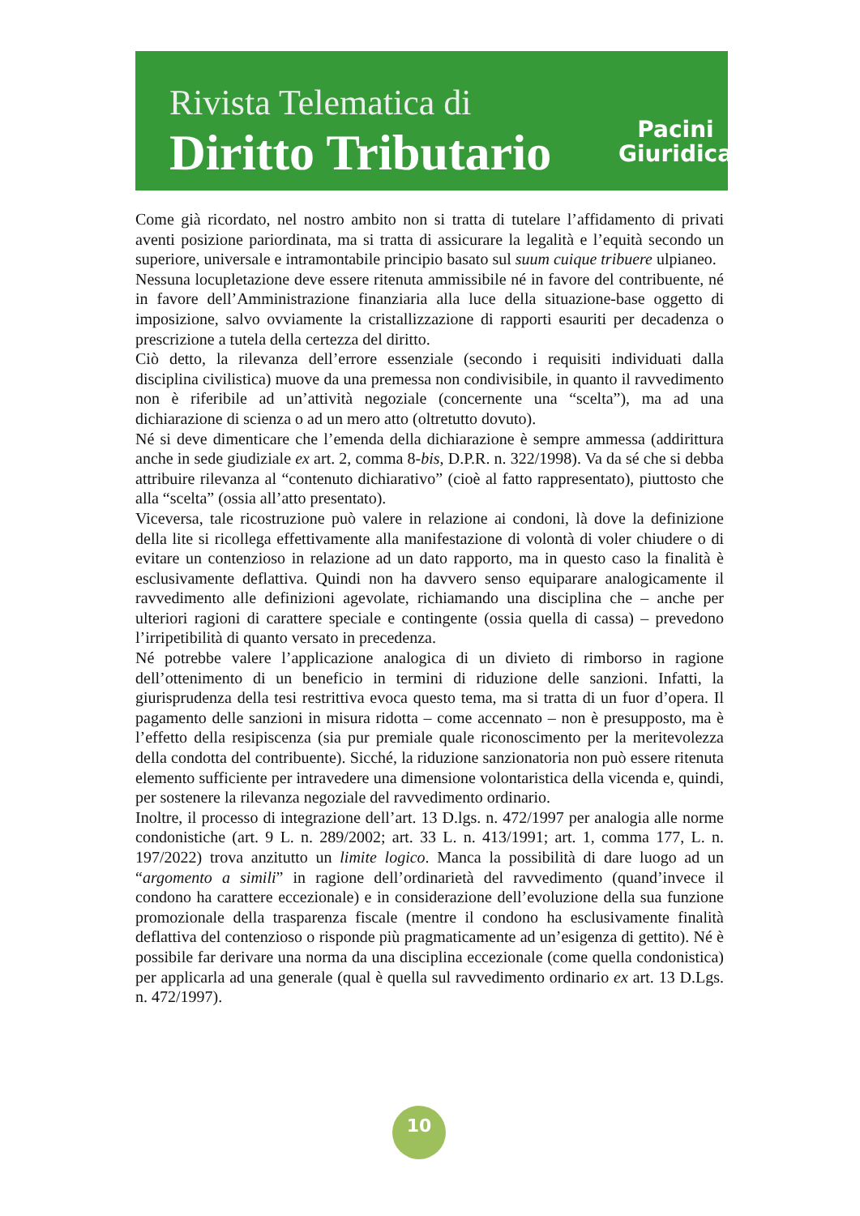Rivista Telematica di
Diritto Tributario
Pacini
Giuridica
Come già ricordato, nel nostro ambito non si tratta di tutelare l’affidamento di privati aventi posizione pariordinata, ma si tratta di assicurare la legalità e l’equità secondo un superiore, universale e intramontabile principio basato sul suum cuique tribuere ulpianeo.
Nessuna locupletazione deve essere ritenuta ammissibile né in favore del contribuente, né in favore dell’Amministrazione finanziaria alla luce della situazione-base oggetto di imposizione, salvo ovviamente la cristallizzazione di rapporti esauriti per decadenza o prescrizione a tutela della certezza del diritto.
Ciò detto, la rilevanza dell’errore essenziale (secondo i requisiti individuati dalla disciplina civilistica) muove da una premessa non condivisibile, in quanto il ravvedimento non è riferibile ad un’attività negoziale (concernente una “scelta”), ma ad una dichiarazione di scienza o ad un mero atto (oltretutto dovuto).
Né si deve dimenticare che l’emenda della dichiarazione è sempre ammessa (addirittura anche in sede giudiziale ex art. 2, comma 8-bis, D.P.R. n. 322/1998). Va da sé che si debba attribuire rilevanza al “contenuto dichiarativo” (cioè al fatto rappresentato), piuttosto che alla “scelta” (ossia all’atto presentato).
Viceversa, tale ricostruzione può valere in relazione ai condoni, là dove la definizione della lite si ricollega effettivamente alla manifestazione di volontà di voler chiudere o di evitare un contenzioso in relazione ad un dato rapporto, ma in questo caso la finalità è esclusivamente deflattiva. Quindi non ha davvero senso equiparare analogicamente il ravvedimento alle definizioni agevolate, richiamando una disciplina che – anche per ulteriori ragioni di carattere speciale e contingente (ossia quella di cassa) – prevedono l’irripetibilità di quanto versato in precedenza.
Né potrebbe valere l’applicazione analogica di un divieto di rimborso in ragione dell’ottenimento di un beneficio in termini di riduzione delle sanzioni. Infatti, la giurisprudenza della tesi restrittiva evoca questo tema, ma si tratta di un fuor d’opera. Il pagamento delle sanzioni in misura ridotta – come accennato – non è presupposto, ma è l’effetto della resipiscenza (sia pur premiale quale riconoscimento per la meritevolezza della condotta del contribuente). Sicché, la riduzione sanzionatoria non può essere ritenuta elemento sufficiente per intravedere una dimensione volontaristica della vicenda e, quindi, per sostenere la rilevanza negoziale del ravvedimento ordinario.
Inoltre, il processo di integrazione dell’art. 13 D.lgs. n. 472/1997 per analogia alle norme condonistiche (art. 9 L. n. 289/2002; art. 33 L. n. 413/1991; art. 1, comma 177, L. n. 197/2022) trova anzitutto un limite logico. Manca la possibilità di dare luogo ad un “argomento a simili” in ragione dell’ordinarietà del ravvedimento (quand’invece il condono ha carattere eccezionale) e in considerazione dell’evoluzione della sua funzione promozionale della trasparenza fiscale (mentre il condono ha esclusivamente finalità deflattiva del contenzioso o risponde più pragmaticamente ad un’esigenza di gettito). Né è possibile far derivare una norma da una disciplina eccezionale (come quella condonistica) per applicarla ad una generale (qual è quella sul ravvedimento ordinario ex art. 13 D.Lgs. n. 472/1997).
10